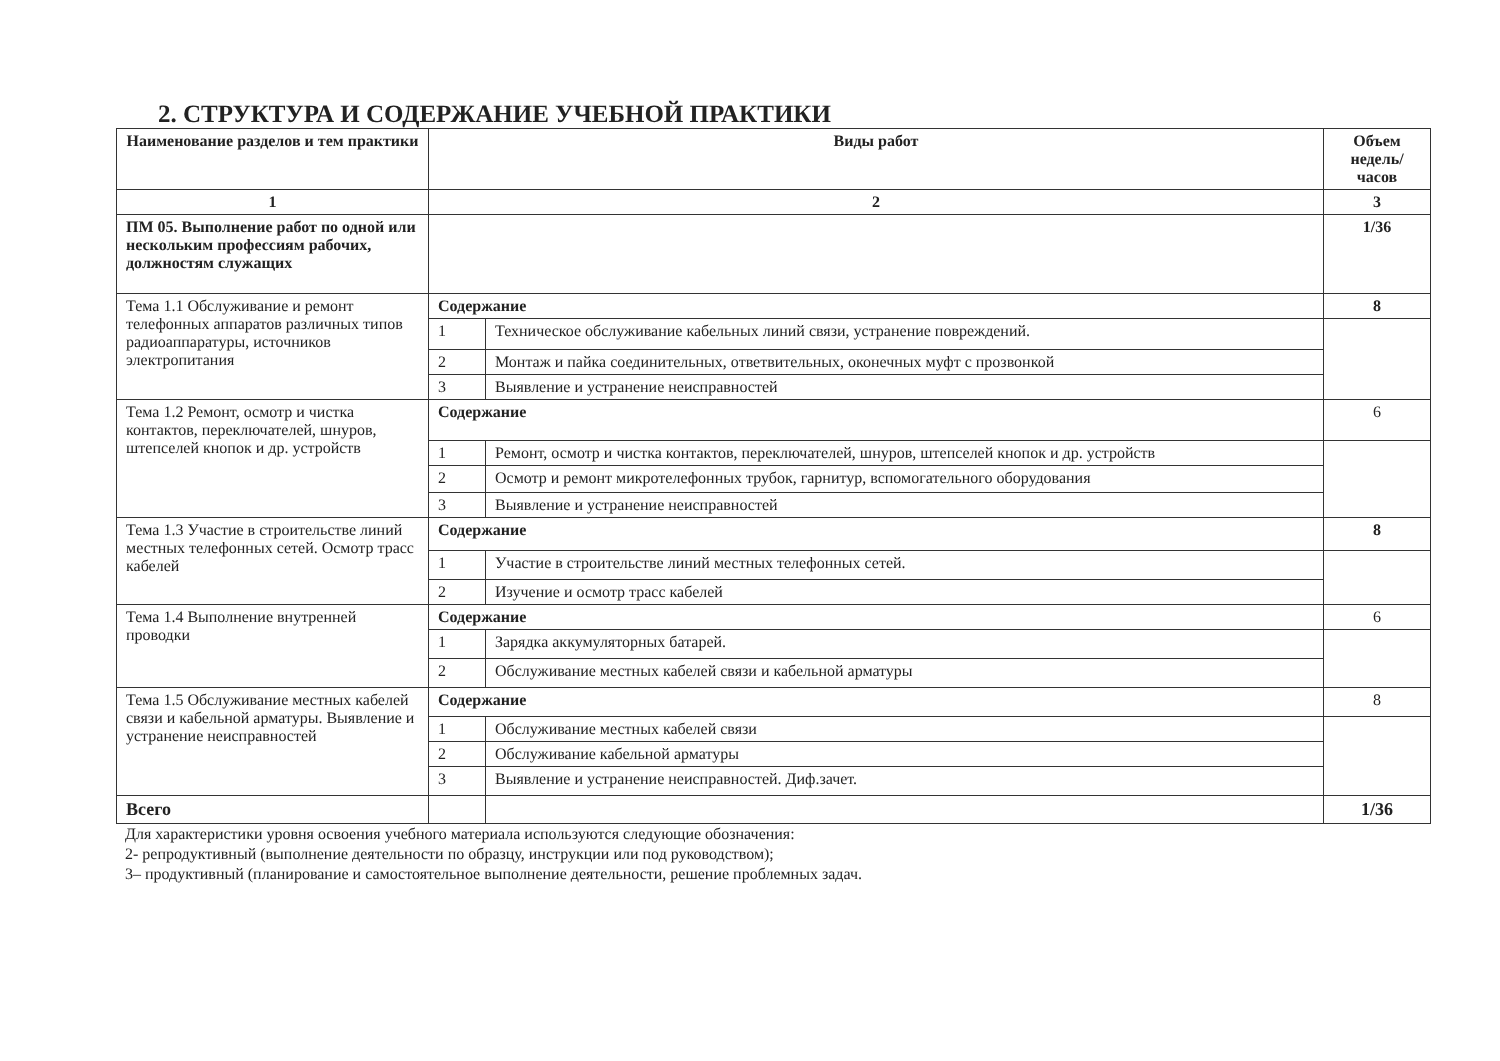2. СТРУКТУРА И СОДЕРЖАНИЕ УЧЕБНОЙ ПРАКТИКИ
| Наименование разделов и тем практики | Виды работ | | Объем недель/ часов |
| --- | --- | --- | --- |
| 1 | 2 | | 3 |
| ПМ 05. Выполнение работ по одной или нескольким профессиям рабочих, должностям служащих | | | 1/36 |
| Тема 1.1 Обслуживание и ремонт телефонных аппаратов различных типов радиоаппаратуры, источников электропитания | Содержание | | 8 |
| | 1 | Техническое обслуживание кабельных линий связи, устранение повреждений. | |
| | 2 | Монтаж и пайка соединительных, ответвительных, оконечных муфт с прозвонкой | |
| | 3 | Выявление и устранение неисправностей | |
| Тема 1.2 Ремонт, осмотр и чистка контактов, переключателей, шнуров, штепселей кнопок и др. устройств | Содержание | | 6 |
| | 1 | Ремонт, осмотр и чистка контактов, переключателей, шнуров, штепселей кнопок и др. устройств | |
| | 2 | Осмотр и ремонт микротелефонных трубок, гарнитур, вспомогательного оборудования | |
| | 3 | Выявление и устранение неисправностей | |
| Тема 1.3 Участие в строительстве линий местных телефонных сетей. Осмотр трасс кабелей | Содержание | | 8 |
| | 1 | Участие в строительстве линий местных телефонных сетей. | |
| | 2 | Изучение и осмотр трасс кабелей | |
| Тема 1.4 Выполнение внутренней проводки | Содержание | | 6 |
| | 1 | Зарядка аккумуляторных батарей. | |
| | 2 | Обслуживание местных кабелей связи и кабельной арматуры | |
| Тема 1.5 Обслуживание местных кабелей связи и кабельной арматуры. Выявление и устранение неисправностей | Содержание | | 8 |
| | 1 | Обслуживание местных кабелей связи | |
| | 2 | Обслуживание кабельной арматуры | |
| | 3 | Выявление и устранение неисправностей. Диф.зачет. | |
| Всего | | | 1/36 |
Для характеристики уровня освоения учебного материала используются следующие обозначения:
2- репродуктивный (выполнение деятельности по образцу, инструкции или под руководством);
3– продуктивный (планирование и самостоятельное выполнение деятельности, решение проблемных задач.